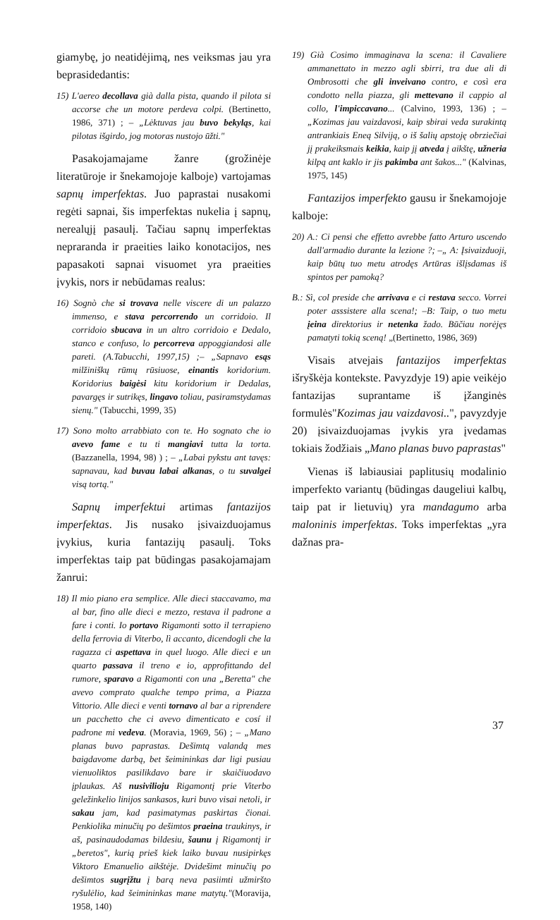giamybę, jo neatidėjimą, nes veiksmas jau yra beprasidedantis:
15) L'aereo decollava già dalla pista, quando il pilota si accorse che un motore perdeva colpi. (Bertinetto, 1986, 371) ; – „Lėktuvas jau buvo bekyląs, kai pilotas išgirdo, jog motoras nustojo ūžti."
Pasakojamajame žanre (grožinėje literatūroje ir šnekamojoje kalboje) vartojamas sapnų imperfektas. Juo paprastai nusakomi regėti sapnai, šis imperfektas nukelia į sapnų, nerealųjį pasaulį. Tačiau sapnų imperfektas nepraranda ir praeities laiko konotacijos, nes papasakoti sapnai visuomet yra praeities įvykis, nors ir nebūdamas realus:
16) Sognò che si trovava nelle viscere di un palazzo immenso, e stava percorrendo un corridoio. Il corridoio sbucava in un altro corridoio e Dedalo, stanco e confuso, lo percorreva appoggiandosi alle pareti. (A.Tabucchi, 1997,15) ;– „Sapnavo esąs milžiniškų rūmų rūsiuose, einantis koridorium. Koridorius baigėsi kitu koridorium ir Dedalas, pavargęs ir sutrikęs, lingavo toliau, pasiramstydamas sienų." (Tabucchi, 1999, 35)
17) Sono molto arrabbiato con te. Ho sognato che io avevo fame e tu ti mangiavi tutta la torta. (Bazzanella, 1994, 98) ) ; – „Labai pykstu ant tavęs: sapnavau, kad buvau labai alkanas, o tu suvalgei visą tortą."
Sapnų imperfektui artimas fantazijos imperfektas. Jis nusako įsivaizduojamus įvykius, kuria fantazijų pasaulį. Toks imperfektas taip pat būdingas pasakojamajam žanrui:
18) Il mio piano era semplice. Alle dieci staccavamo, ma al bar, fino alle dieci e mezzo, restava il padrone a fare i conti. Io portavo Rigamonti sotto il terrapieno della ferrovia di Viterbo, lì accanto, dicendogli che la ragazza ci aspettava in quel luogo. Alle dieci e un quarto passava il treno e io, approfittando del rumore, sparavo a Rigamonti con una „Beretta" che avevo comprato qualche tempo prima, a Piazza Vittorio. Alle dieci e venti tornavo al bar a riprendere un pacchetto che ci avevo dimenticato e cosí il padrone mi vedeva. (Moravia, 1969, 56) ; – „Mano planas buvo paprastas. Dešimtą valandą mes baigdavome darbą, bet šeimininkas dar ligi pusiau vienuoliktos pasilikdavo bare ir skaičiuodavo įplaukas. Aš nusivilioju Rigamontį prie Viterbo geležinkelio linijos sankasos, kuri buvo visai netoli, ir sakau jam, kad pasimatymas paskirtas čionai. Penkiolika minučių po dešimtos praeina traukinys, ir aš, pasinaudodamas bildesiu, šaunu į Rigamontį ir „beretos", kurią prieš kiek laiko buvau nusipirkęs Viktoro Emanuelio aikštėje. Dvidešimt minučių po dešimtos sugrįžtu į barą neva pasiimti užmiršto ryšulėlio, kad šeimininkas mane matytų."(Moravija, 1958, 140)
19) Già Cosimo immaginava la scena: il Cavaliere ammanettato in mezzo agli sbirri, tra due ali di Ombrosotti che gli inveivano contro, e così era condotto nella piazza, gli mettevano il cappio al collo, l'impiccavano... (Calvino, 1993, 136) ; – „Kozimas jau vaizdavosi, kaip sbirai veda surakintą antrankiais Enеą Silviją, o iš šalių apstoję obrziečiai jį prakeiksmais keikia, kaip jį atveda į aikštę, užneria kilpą ant kaklo ir jis pakimba ant šakos..." (Kalvinas, 1975, 145)
Fantazijos imperfekto gausu ir šnekamojoje kalboje:
20) A.: Ci pensi che effetto avrebbe fatto Arturo uscendo dall'armadio durante la lezione ?; –„ A: Įsivaizduoji, kaip būtų tuo metu atrodęs Artūras išlįsdamas iš spintos per pamoką?
B.: Sì, col preside che arrivava e ci restava secco. Vorrei poter asssistere alla scena!; –B: Taip, o tuo metu įeina direktorius ir netenka žado. Būčiau norėjęs pamatyti tokią sceną! „(Bertinetto, 1986, 369)
Visais atvejais fantazijos imperfektas išryškėja kontekste. Pavyzdyje 19) apie veikėjo fantazijas suprantame iš įžanginės formulės"Kozimas jau vaizdavosi..", pavyzdyje 20) įsivaizduojamas įvykis yra įvedamas tokiais žodžiais „Mano planas buvo paprastas"
Vienas iš labiausiai paplitusių modalinio imperfekto variantų (būdingas daugeliui kalbų, taip pat ir lietuvių) yra mandagumo arba maloninis imperfektas. Toks imperfektas „yra dažnas pra-
37